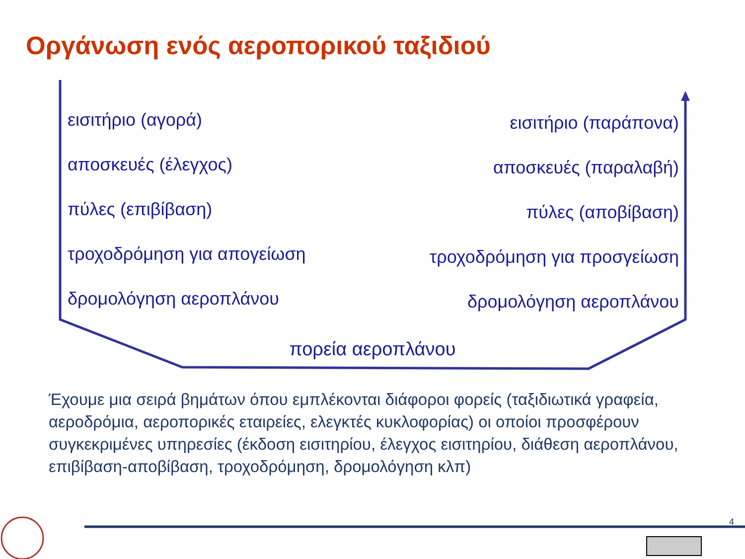Οργάνωση ενός αεροπορικού ταξιδιού
εισιτήριο (αγορά)
αποσκευές (έλεγχος)
πύλες (επιβίβαση)
τροχοδρόμηση για απογείωση
δρομολόγηση αεροπλάνου
εισιτήριο (παράπονα)
αποσκευές (παραλαβή)
πύλες (αποβίβαση)
τροχοδρόμηση για προσγείωση
δρομολόγηση αεροπλάνου
πορεία αεροπλάνου
Έχουμε μια σειρά βημάτων όπου εμπλέκονται διάφοροι φορείς (ταξιδιωτικά γραφεία, αεροδρόμια, αεροπορικές εταιρείες, ελεγκτές κυκλοφορίας) οι οποίοι προσφέρουν συγκεκριμένες υπηρεσίες (έκδοση εισιτηρίου, έλεγχος εισιτηρίου, διάθεση αεροπλάνου, επιβίβαση-αποβίβαση, τροχοδρόμηση, δρομολόγηση κλπ)
4